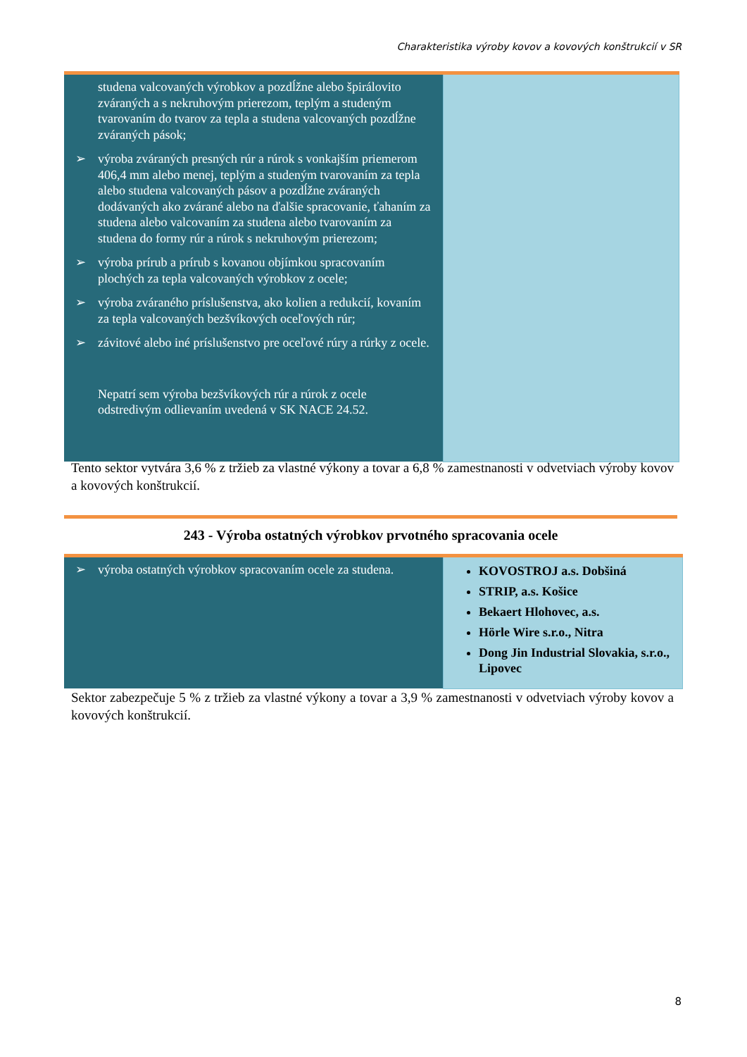Charakteristika výroby kovov a kovových konštrukcií v SR
| studena valcovaných výrobkov a pozdĺžne alebo špirálovito zváraných a s nekruhovým prierezom, teplým a studeným tvarovaním do tvarov za tepla a studena valcovaných pozdĺžne zváraných pások; ➢ výroba zváraných presných rúr a rúrok s vonkajším priemerom 406,4 mm alebo menej, teplým a studeným tvarovaním za tepla alebo studena valcovaných pásov a pozdĺžne zváraných dodávaných ako zvárané alebo na ďalšie spracovanie, ťahaním za studena alebo valcovaním za studena alebo tvarovaním za studena do formy rúr a rúrok s nekruhovým prierezom; ➢ výroba prírub a prírub s kovanou objímkou spracovaním plochých za tepla valcovaných výrobkov z ocele; ➢ výroba zváraného príslušenstva, ako kolien a redukcií, kovaním za tepla valcovaných bezšvíkových oceľových rúr; ➢ závitové alebo iné príslušenstvo pre oceľové rúry a rúrky z ocele. Nepatrí sem výroba bezšvíkových rúr a rúrok z ocele odstredivým odlievaním uvedená v SK NACE 24.52. | |
Tento sektor vytvára 3,6 % z tržieb za vlastné výkony a tovar a 6,8 % zamestnanosti v odvetviach výroby kovov a kovových konštrukcií.
243 - Výroba ostatných výrobkov prvotného spracovania ocele
| ➢ výroba ostatných výrobkov spracovaním ocele za studena. | KOVOSTROJ a.s. Dobšiná STRIP, a.s. Košice Bekaert Hlohovec, a.s. Hörle Wire s.r.o., Nitra Dong Jin Industrial Slovakia, s.r.o., Lipovec |
Sektor zabezpečuje 5 % z tržieb za vlastné výkony a tovar a 3,9 % zamestnanosti v odvetviach výroby kovov a kovových konštrukcií.
8